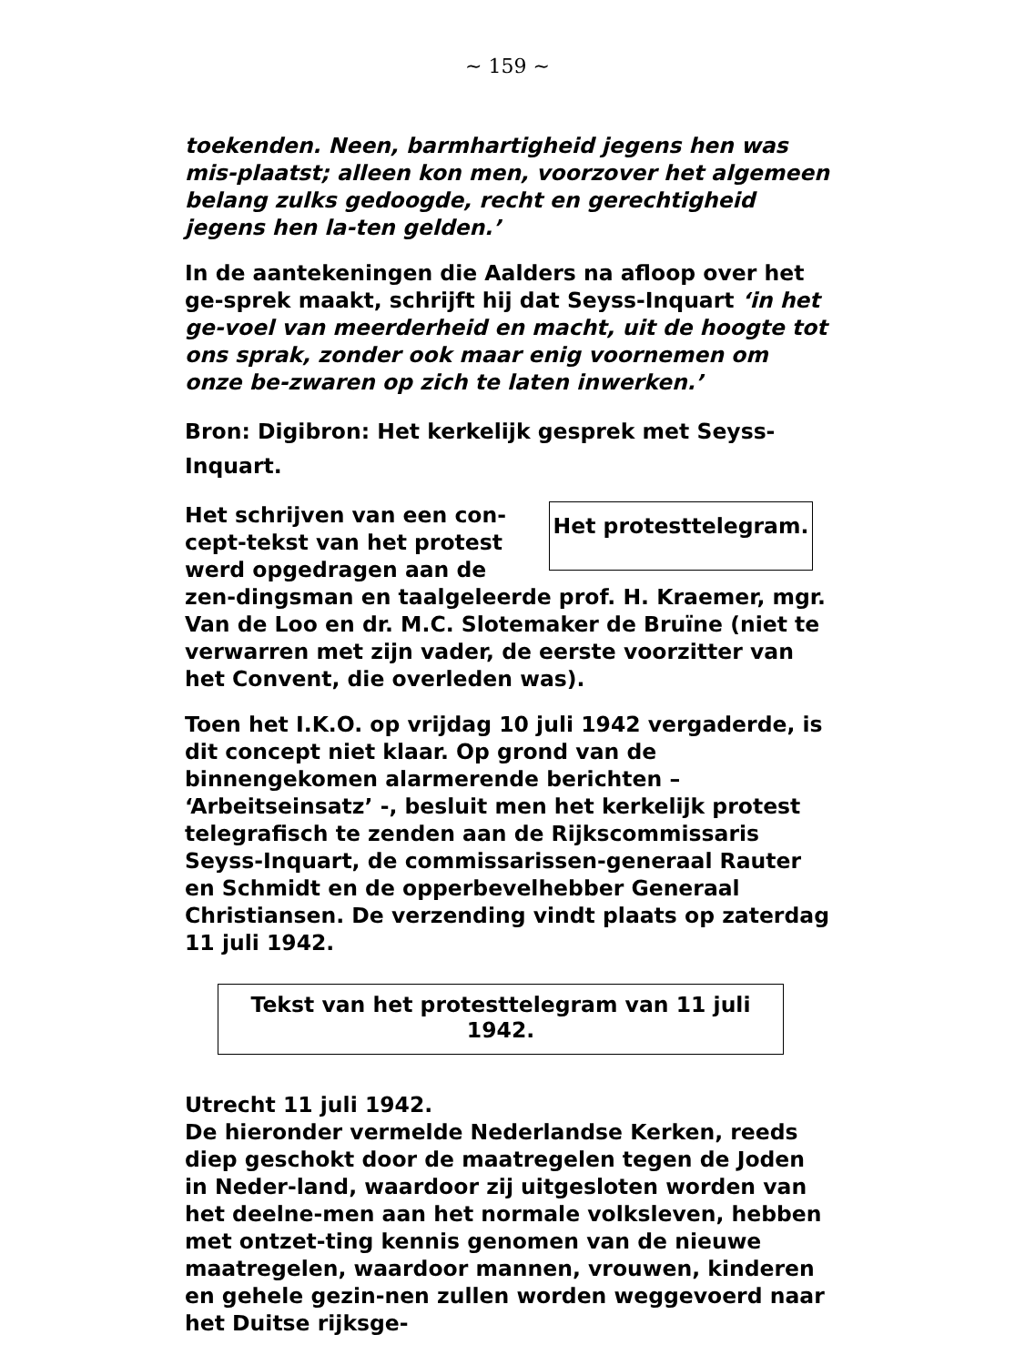~ 159 ~
toekenden. Neen, barmhartigheid jegens hen was mis-plaatst; alleen kon men, voorzover het algemeen belang zulks gedoogde, recht en gerechtigheid jegens hen la-ten gelden.’
In de aantekeningen die Aalders na afloop over het ge-sprek maakt, schrijft hij dat Seyss-Inquart ‘in het ge-voel van meerderheid en macht, uit de hoogte tot ons sprak, zonder ook maar enig voornemen om onze be-zwaren op zich te laten inwerken.’
Bron: Digibron: Het kerkelijk gesprek met Seyss-Inquart.
Het protesttelegram.
Het schrijven van een con-cept-tekst van het protest werd opgedragen aan de zen-dingsman en taalgeleerde prof. H. Kraemer, mgr. Van de Loo en dr. M.C. Slotemaker de Bruïne (niet te verwarren met zijn vader, de eerste voorzitter van het Convent, die overleden was).
Toen het I.K.O. op vrijdag 10 juli 1942 vergaderde, is dit concept niet klaar. Op grond van de binnengekomen alarmerende berichten – ‘Arbeitseinsatz’ -, besluit men het kerkelijk protest telegrafisch te zenden aan de Rijkscommissaris Seyss-Inquart, de commissarissen-generaal Rauter en Schmidt en de opperbevelhebber Generaal Christiansen. De verzending vindt plaats op zaterdag 11 juli 1942.
Tekst van het protesttelegram van 11 juli 1942.
Utrecht 11 juli 1942.
De hieronder vermelde Nederlandse Kerken, reeds diep geschokt door de maatregelen tegen de Joden in Neder-land, waardoor zij uitgesloten worden van het deelne-men aan het normale volksleven, hebben met ontzet-ting kennis genomen van de nieuwe maatregelen, waardoor mannen, vrouwen, kinderen en gehele gezin-nen zullen worden weggevoerd naar het Duitse rijksge-